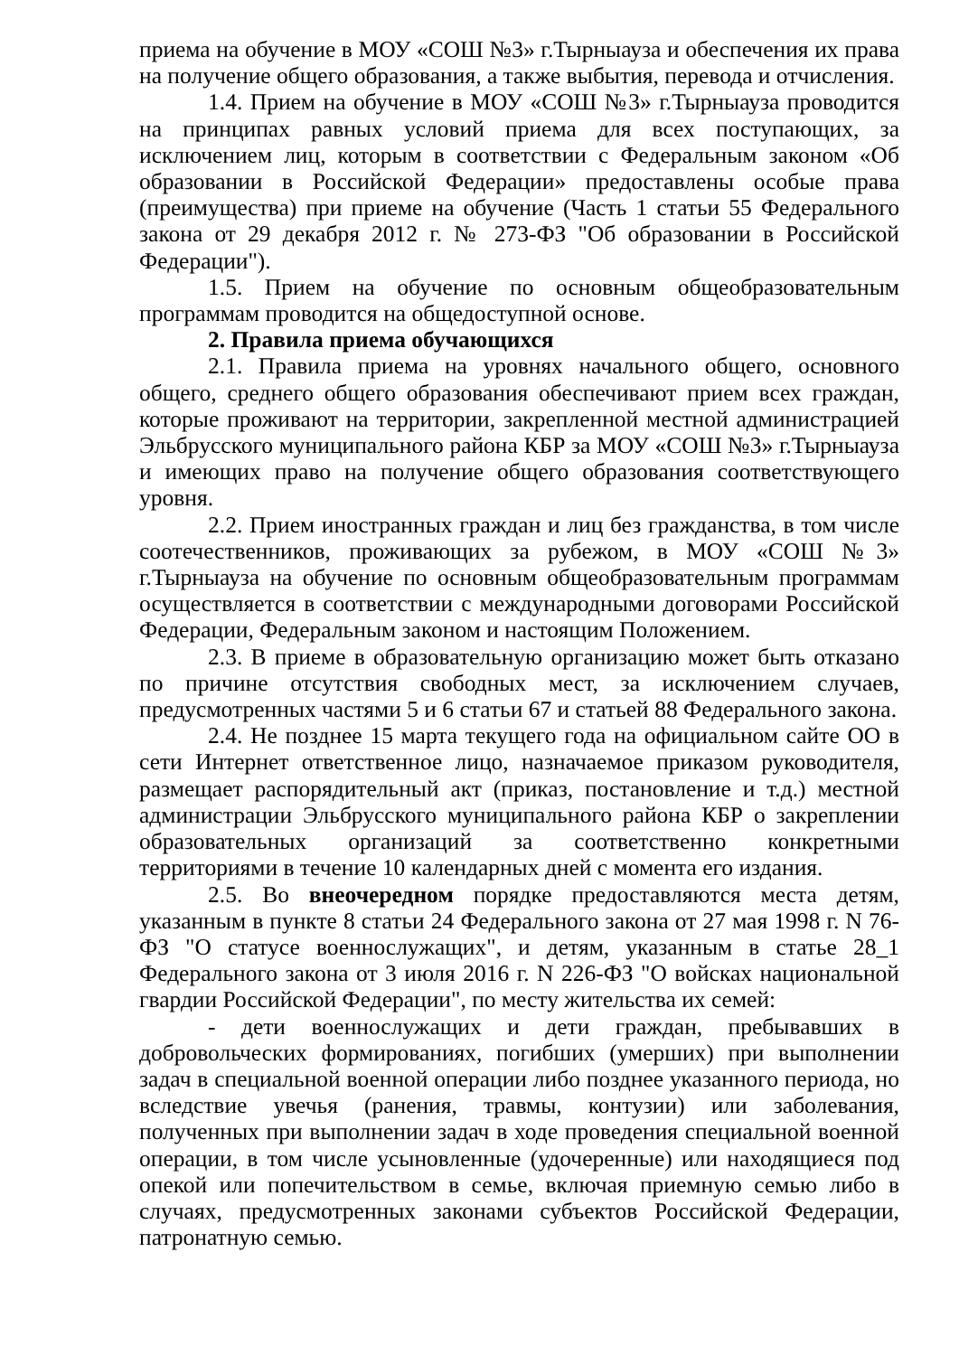приема на обучение в МОУ «СОШ №3» г.Тырныауза и обеспечения их права на получение общего образования, а также выбытия, перевода и отчисления.
1.4. Прием на обучение в МОУ «СОШ №3» г.Тырныауза проводится на принципах равных условий приема для всех поступающих, за исключением лиц, которым в соответствии с Федеральным законом «Об образовании в Российской Федерации» предоставлены особые права (преимущества) при приеме на обучение (Часть 1 статьи 55 Федерального закона от 29 декабря 2012 г. № 273-ФЗ "Об образовании в Российской Федерации").
1.5. Прием на обучение по основным общеобразовательным программам проводится на общедоступной основе.
2. Правила приема обучающихся
2.1. Правила приема на уровнях начального общего, основного общего, среднего общего образования обеспечивают прием всех граждан, которые проживают на территории, закрепленной местной администрацией Эльбрусского муниципального района КБР за МОУ «СОШ №3» г.Тырныауза и имеющих право на получение общего образования соответствующего уровня.
2.2. Прием иностранных граждан и лиц без гражданства, в том числе соотечественников, проживающих за рубежом, в МОУ «СОШ №3» г.Тырныауза на обучение по основным общеобразовательным программам осуществляется в соответствии с международными договорами Российской Федерации, Федеральным законом и настоящим Положением.
2.3. В приеме в образовательную организацию может быть отказано по причине отсутствия свободных мест, за исключением случаев, предусмотренных частями 5 и 6 статьи 67 и статьей 88 Федерального закона.
2.4. Не позднее 15 марта текущего года на официальном сайте ОО в сети Интернет ответственное лицо, назначаемое приказом руководителя, размещает распорядительный акт (приказ, постановление и т.д.) местной администрации Эльбрусского муниципального района КБР о закреплении образовательных организаций за соответственно конкретными территориями в течение 10 календарных дней с момента его издания.
2.5. Во внеочередном порядке предоставляются места детям, указанным в пункте 8 статьи 24 Федерального закона от 27 мая 1998 г. N 76-ФЗ "О статусе военнослужащих", и детям, указанным в статье 28_1 Федерального закона от 3 июля 2016 г. N 226-ФЗ "О войсках национальной гвардии Российской Федерации", по месту жительства их семей:
- дети военнослужащих и дети граждан, пребывавших в добровольческих формированиях, погибших (умерших) при выполнении задач в специальной военной операции либо позднее указанного периода, но вследствие увечья (ранения, травмы, контузии) или заболевания, полученных при выполнении задач в ходе проведения специальной военной операции, в том числе усыновленные (удочеренные) или находящиеся под опекой или попечительством в семье, включая приемную семью либо в случаях, предусмотренных законами субъектов Российской Федерации, патронатную семью.